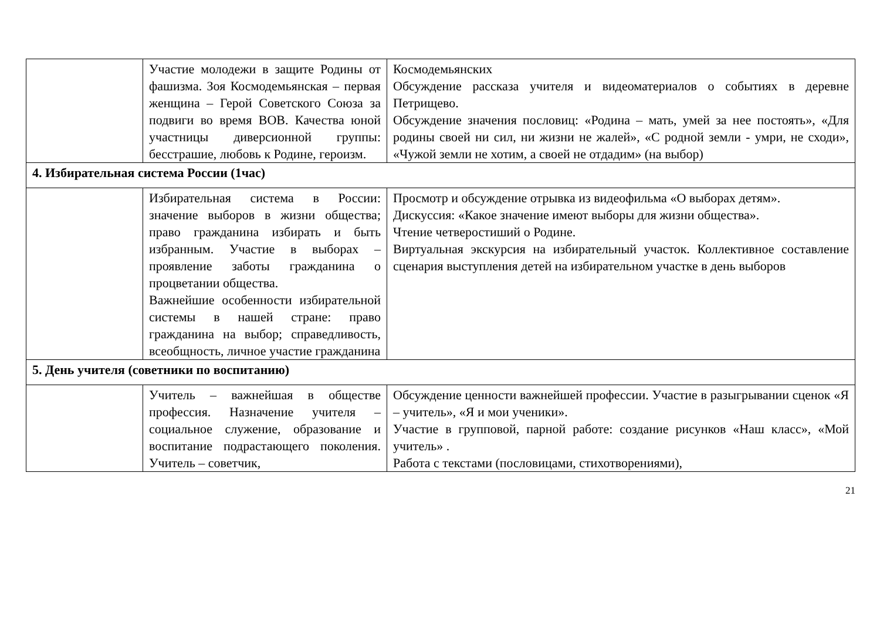| | Участие молодежи в защите Родины от фашизма. Зоя Космодемьянская – первая женщина – Герой Советского Союза за подвиги во время ВОВ. Качества юной участницы диверсионной группы: бесстрашие, любовь к Родине, героизм. | Космодемьянских Обсуждение рассказа учителя и видеоматериалов о событиях в деревне Петрищево. Обсуждение значения пословиц: «Родина – мать, умей за нее постоять», «Для родины своей ни сил, ни жизни не жалей», «С родной земли - умри, не сходи», «Чужой земли не хотим, а своей не отдадим» (на выбор) |
| 4. Избирательная система России (1час) | | |
| | Избирательная система в России: значение выборов в жизни общества; право гражданина избирать и быть избранным. Участие в выборах – проявление заботы гражданина о процветании общества. Важнейшие особенности избирательной системы в нашей стране: право гражданина на выбор; справедливость, всеобщность, личное участие гражданина | Просмотр и обсуждение отрывка из видеофильма «О выборах детям». Дискуссия: «Какое значение имеют выборы для жизни общества». Чтение четверостиший о Родине. Виртуальная экскурсия на избирательный участок. Коллективное составление сценария выступления детей на избирательном участке в день выборов |
| 5. День учителя (советники по воспитанию) | | |
| | Учитель – важнейшая в обществе профессия. Назначение учителя – социальное служение, образование и воспитание подрастающего поколения. Учитель – советчик, | Обсуждение ценности важнейшей профессии. Участие в разыгрывании сценок «Я – учитель», «Я и мои ученики». Участие в групповой, парной работе: создание рисунков «Наш класс», «Мой учитель» . Работа с текстами (пословицами, стихотворениями), |
21